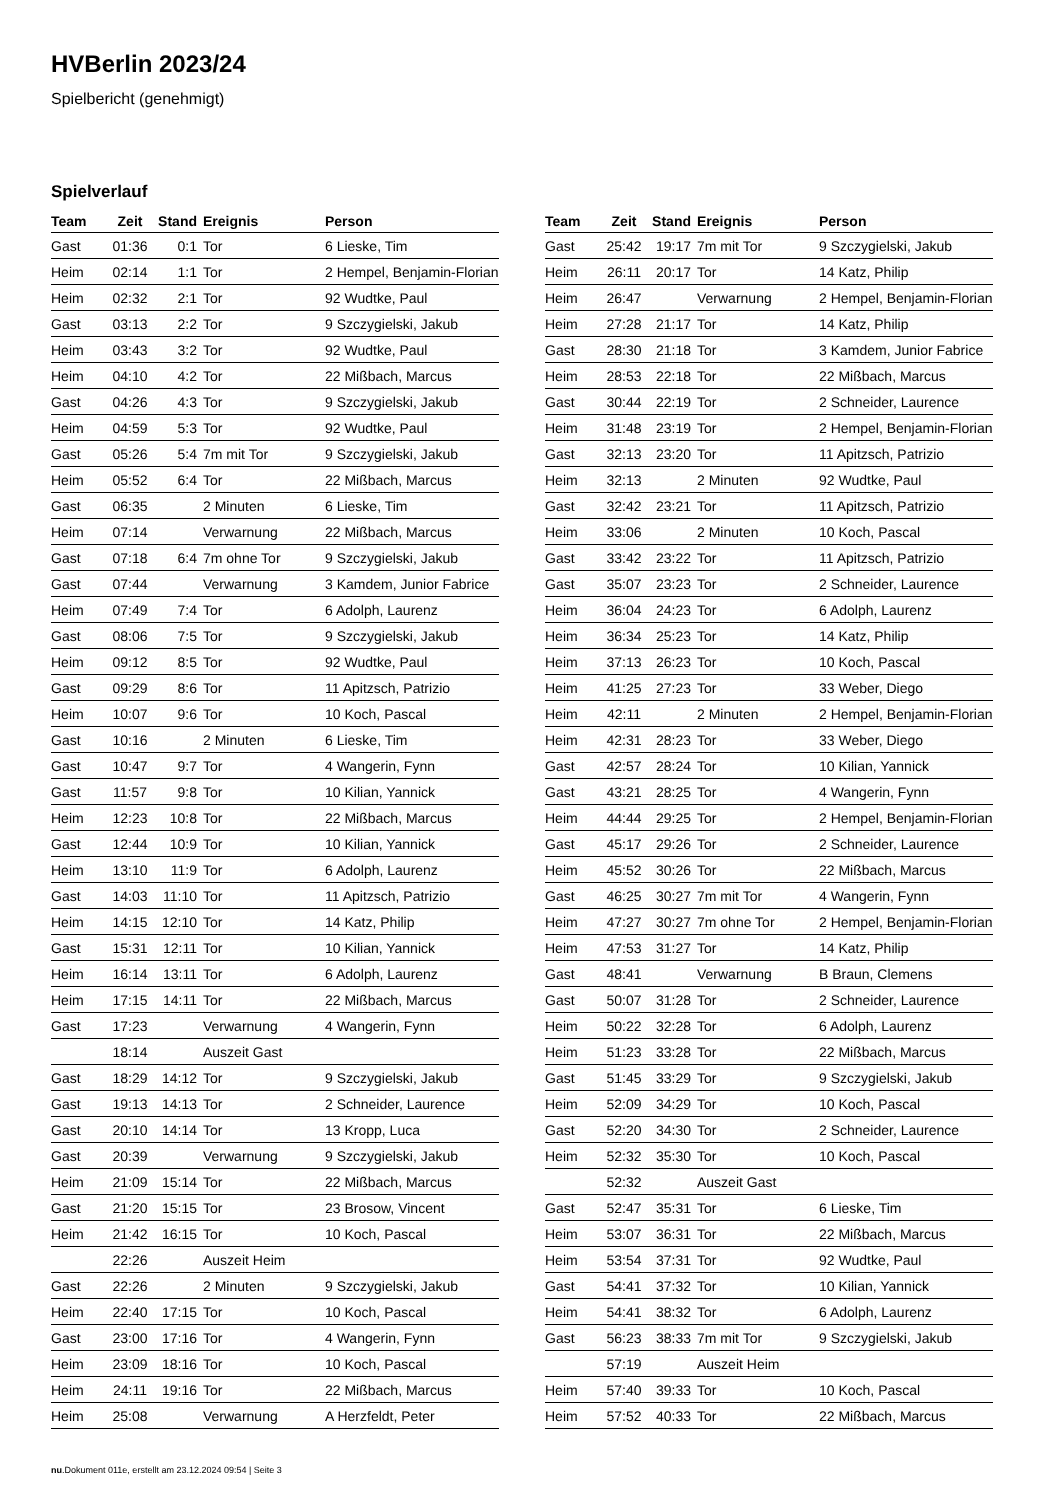HVBerlin 2023/24
Spielbericht (genehmigt)
Spielverlauf
| Team | Zeit | Stand | Ereignis | Person |
| --- | --- | --- | --- | --- |
| Gast | 01:36 | 0:1 | Tor | 6 Lieske, Tim |
| Heim | 02:14 | 1:1 | Tor | 2 Hempel, Benjamin-Florian |
| Heim | 02:32 | 2:1 | Tor | 92 Wudtke, Paul |
| Gast | 03:13 | 2:2 | Tor | 9 Szczygielski, Jakub |
| Heim | 03:43 | 3:2 | Tor | 92 Wudtke, Paul |
| Heim | 04:10 | 4:2 | Tor | 22 Mißbach, Marcus |
| Gast | 04:26 | 4:3 | Tor | 9 Szczygielski, Jakub |
| Heim | 04:59 | 5:3 | Tor | 92 Wudtke, Paul |
| Gast | 05:26 | 5:4 | 7m mit Tor | 9 Szczygielski, Jakub |
| Heim | 05:52 | 6:4 | Tor | 22 Mißbach, Marcus |
| Gast | 06:35 | | 2 Minuten | 6 Lieske, Tim |
| Heim | 07:14 | | Verwarnung | 22 Mißbach, Marcus |
| Gast | 07:18 | 6:4 | 7m ohne Tor | 9 Szczygielski, Jakub |
| Gast | 07:44 | | Verwarnung | 3 Kamdem, Junior Fabrice |
| Heim | 07:49 | 7:4 | Tor | 6 Adolph, Laurenz |
| Gast | 08:06 | 7:5 | Tor | 9 Szczygielski, Jakub |
| Heim | 09:12 | 8:5 | Tor | 92 Wudtke, Paul |
| Gast | 09:29 | 8:6 | Tor | 11 Apitzsch, Patrizio |
| Heim | 10:07 | 9:6 | Tor | 10 Koch, Pascal |
| Gast | 10:16 | | 2 Minuten | 6 Lieske, Tim |
| Gast | 10:47 | 9:7 | Tor | 4 Wangerin, Fynn |
| Gast | 11:57 | 9:8 | Tor | 10 Kilian, Yannick |
| Heim | 12:23 | 10:8 | Tor | 22 Mißbach, Marcus |
| Gast | 12:44 | 10:9 | Tor | 10 Kilian, Yannick |
| Heim | 13:10 | 11:9 | Tor | 6 Adolph, Laurenz |
| Gast | 14:03 | 11:10 | Tor | 11 Apitzsch, Patrizio |
| Heim | 14:15 | 12:10 | Tor | 14 Katz, Philip |
| Gast | 15:31 | 12:11 | Tor | 10 Kilian, Yannick |
| Heim | 16:14 | 13:11 | Tor | 6 Adolph, Laurenz |
| Heim | 17:15 | 14:11 | Tor | 22 Mißbach, Marcus |
| Gast | 17:23 | | Verwarnung | 4 Wangerin, Fynn |
| | 18:14 | | Auszeit Gast | |
| Gast | 18:29 | 14:12 | Tor | 9 Szczygielski, Jakub |
| Gast | 19:13 | 14:13 | Tor | 2 Schneider, Laurence |
| Gast | 20:10 | 14:14 | Tor | 13 Kropp, Luca |
| Gast | 20:39 | | Verwarnung | 9 Szczygielski, Jakub |
| Heim | 21:09 | 15:14 | Tor | 22 Mißbach, Marcus |
| Gast | 21:20 | 15:15 | Tor | 23 Brosow, Vincent |
| Heim | 21:42 | 16:15 | Tor | 10 Koch, Pascal |
| | 22:26 | | Auszeit Heim | |
| Gast | 22:26 | | 2 Minuten | 9 Szczygielski, Jakub |
| Heim | 22:40 | 17:15 | Tor | 10 Koch, Pascal |
| Gast | 23:00 | 17:16 | Tor | 4 Wangerin, Fynn |
| Heim | 23:09 | 18:16 | Tor | 10 Koch, Pascal |
| Heim | 24:11 | 19:16 | Tor | 22 Mißbach, Marcus |
| Heim | 25:08 | | Verwarnung | A Herzfeldt, Peter |
| Team | Zeit | Stand | Ereignis | Person |
| --- | --- | --- | --- | --- |
| Gast | 25:42 | 19:17 | 7m mit Tor | 9 Szczygielski, Jakub |
| Heim | 26:11 | 20:17 | Tor | 14 Katz, Philip |
| Heim | 26:47 | | Verwarnung | 2 Hempel, Benjamin-Florian |
| Heim | 27:28 | 21:17 | Tor | 14 Katz, Philip |
| Gast | 28:30 | 21:18 | Tor | 3 Kamdem, Junior Fabrice |
| Heim | 28:53 | 22:18 | Tor | 22 Mißbach, Marcus |
| Gast | 30:44 | 22:19 | Tor | 2 Schneider, Laurence |
| Heim | 31:48 | 23:19 | Tor | 2 Hempel, Benjamin-Florian |
| Gast | 32:13 | 23:20 | Tor | 11 Apitzsch, Patrizio |
| Heim | 32:13 | | 2 Minuten | 92 Wudtke, Paul |
| Gast | 32:42 | 23:21 | Tor | 11 Apitzsch, Patrizio |
| Heim | 33:06 | | 2 Minuten | 10 Koch, Pascal |
| Gast | 33:42 | 23:22 | Tor | 11 Apitzsch, Patrizio |
| Gast | 35:07 | 23:23 | Tor | 2 Schneider, Laurence |
| Heim | 36:04 | 24:23 | Tor | 6 Adolph, Laurenz |
| Heim | 36:34 | 25:23 | Tor | 14 Katz, Philip |
| Heim | 37:13 | 26:23 | Tor | 10 Koch, Pascal |
| Heim | 41:25 | 27:23 | Tor | 33 Weber, Diego |
| Heim | 42:11 | | 2 Minuten | 2 Hempel, Benjamin-Florian |
| Heim | 42:31 | 28:23 | Tor | 33 Weber, Diego |
| Gast | 42:57 | 28:24 | Tor | 10 Kilian, Yannick |
| Gast | 43:21 | 28:25 | Tor | 4 Wangerin, Fynn |
| Heim | 44:44 | 29:25 | Tor | 2 Hempel, Benjamin-Florian |
| Gast | 45:17 | 29:26 | Tor | 2 Schneider, Laurence |
| Heim | 45:52 | 30:26 | Tor | 22 Mißbach, Marcus |
| Gast | 46:25 | 30:27 | 7m mit Tor | 4 Wangerin, Fynn |
| Heim | 47:27 | 30:27 | 7m ohne Tor | 2 Hempel, Benjamin-Florian |
| Heim | 47:53 | 31:27 | Tor | 14 Katz, Philip |
| Gast | 48:41 | | Verwarnung | B Braun, Clemens |
| Gast | 50:07 | 31:28 | Tor | 2 Schneider, Laurence |
| Heim | 50:22 | 32:28 | Tor | 6 Adolph, Laurenz |
| Heim | 51:23 | 33:28 | Tor | 22 Mißbach, Marcus |
| Gast | 51:45 | 33:29 | Tor | 9 Szczygielski, Jakub |
| Heim | 52:09 | 34:29 | Tor | 10 Koch, Pascal |
| Gast | 52:20 | 34:30 | Tor | 2 Schneider, Laurence |
| Heim | 52:32 | 35:30 | Tor | 10 Koch, Pascal |
| | 52:32 | | Auszeit Gast | |
| Gast | 52:47 | 35:31 | Tor | 6 Lieske, Tim |
| Heim | 53:07 | 36:31 | Tor | 22 Mißbach, Marcus |
| Heim | 53:54 | 37:31 | Tor | 92 Wudtke, Paul |
| Gast | 54:41 | 37:32 | Tor | 10 Kilian, Yannick |
| Heim | 54:41 | 38:32 | Tor | 6 Adolph, Laurenz |
| Gast | 56:23 | 38:33 | 7m mit Tor | 9 Szczygielski, Jakub |
| | 57:19 | | Auszeit Heim | |
| Heim | 57:40 | 39:33 | Tor | 10 Koch, Pascal |
| Heim | 57:52 | 40:33 | Tor | 22 Mißbach, Marcus |
nu.Dokument 011e, erstellt am 23.12.2024 09:54 | Seite 3